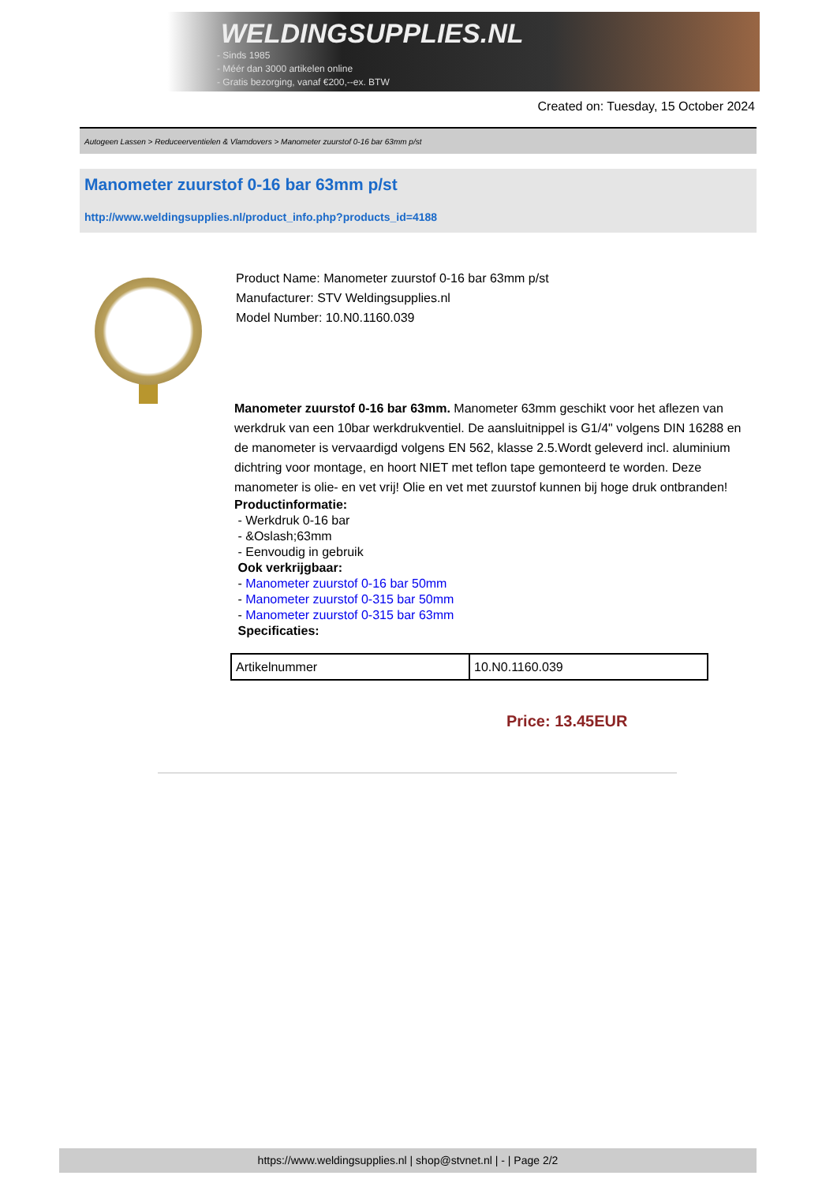WELDINGSUPPLIES.NL
- Sinds 1985
- Méér dan 3000 artikelen online
- Gratis bezorging, vanaf €200,--ex. BTW
Created on: Tuesday, 15 October 2024
Autogeen Lassen > Reduceerventielen & Vlamdovers > Manometer zuurstof 0-16 bar 63mm p/st
Manometer zuurstof 0-16 bar 63mm p/st
http://www.weldingsupplies.nl/product_info.php?products_id=4188
Product Name: Manometer zuurstof 0-16 bar 63mm p/st
Manufacturer: STV Weldingsupplies.nl
Model Number: 10.N0.1160.039
Manometer zuurstof 0-16 bar 63mm. Manometer 63mm geschikt voor het aflezen van werkdruk van een 10bar werkdrukventiel. De aansluitnippel is G1/4" volgens DIN 16288 en de manometer is vervaardigd volgens EN 562, klasse 2.5.Wordt geleverd incl. aluminium dichtring voor montage, en hoort NIET met teflon tape gemonteerd te worden. Deze manometer is olie- en vet vrij! Olie en vet met zuurstof kunnen bij hoge druk ontbranden!
Productinformatie:
- Werkdruk 0-16 bar
- &Oslash;63mm
- Eenvoudig in gebruik
Ook verkrijgbaar:
- Manometer zuurstof 0-16 bar 50mm
- Manometer zuurstof 0-315 bar 50mm
- Manometer zuurstof 0-315 bar 63mm
Specificaties:
| Artikelnummer | 10.N0.1160.039 |
Price: 13.45EUR
https://www.weldingsupplies.nl | shop@stvnet.nl | - | Page 2/2